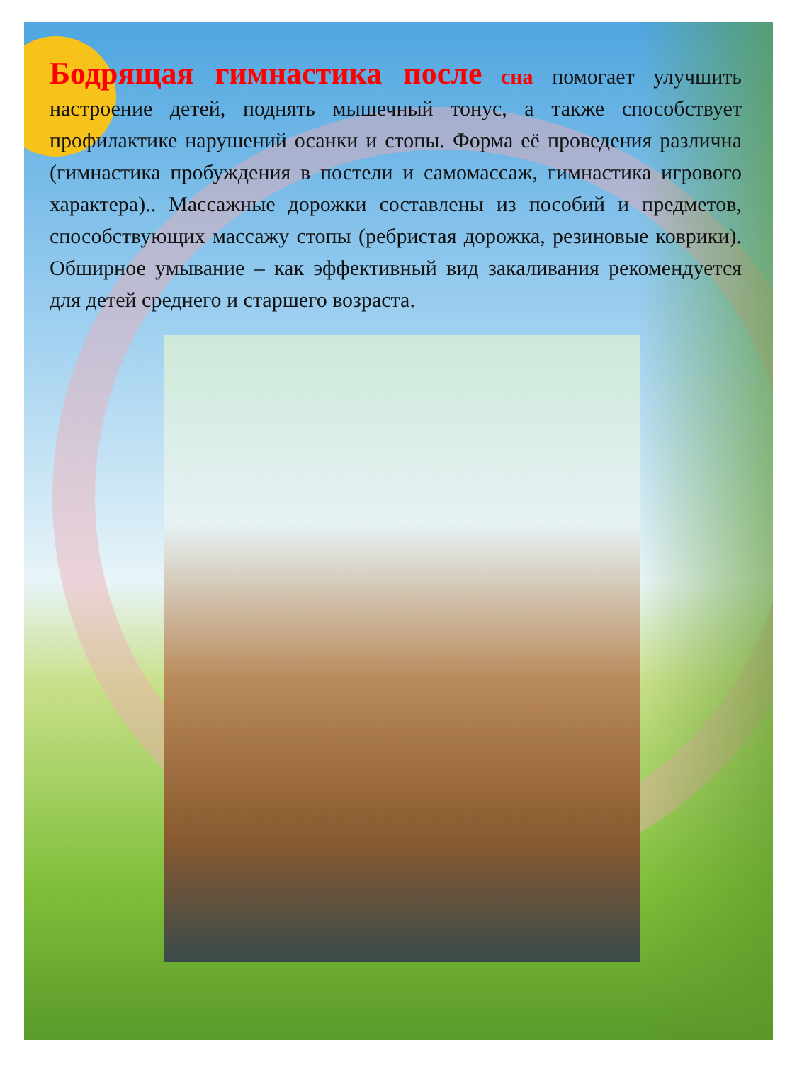Бодрящая гимнастика после сна помогает улучшить настроение детей, поднять мышечный тонус, а также способствует профилактике нарушений осанки и стопы. Форма её проведения различна (гимнастика пробуждения в постели и самомассаж, гимнастика игрового характера).. Массажные дорожки составлены из пособий и предметов, способствующих массажу стопы (ребристая дорожка, резиновые коврики). Обширное умывание – как эффективный вид закаливания рекомендуется для детей среднего и старшего возраста.